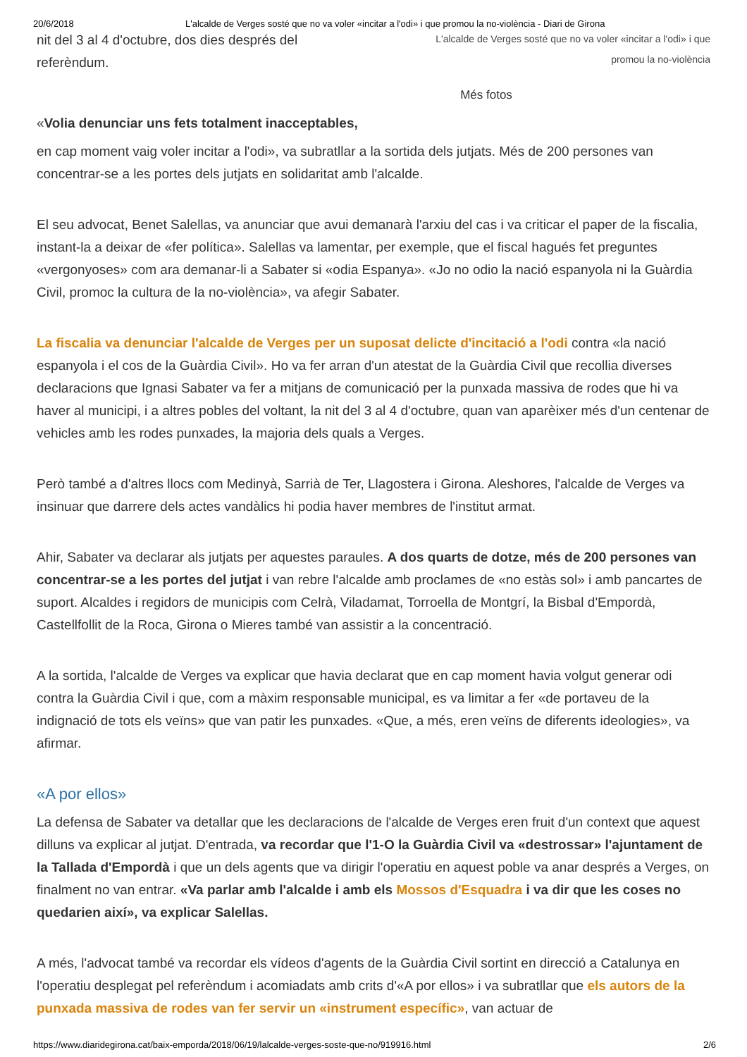20/6/2018 L'alcalde de Verges sosté que no va voler «incitar a l'odi» i que promou la no-violència - Diari de Girona
nit del 3 al 4 d'octubre, dos dies després del
referèndum.
L'alcalde de Verges sosté que no va voler «incitar a l'odi» i que
promou la no-violència
Més fotos
«Volia denunciar uns fets totalment inacceptables,
en cap moment vaig voler incitar a l'odi», va subratllar a la sortida dels jutjats. Més de 200 persones van concentrar-se a les portes dels jutjats en solidaritat amb l'alcalde.
El seu advocat, Benet Salellas, va anunciar que avui demanarà l'arxiu del cas i va criticar el paper de la fiscalia, instant-la a deixar de «fer política». Salellas va lamentar, per exemple, que el fiscal hagués fet preguntes «vergonyoses» com ara demanar-li a Sabater si «odia Espanya». «Jo no odio la nació espanyola ni la Guàrdia Civil, promoc la cultura de la no-violència», va afegir Sabater.
La fiscalia va denunciar l'alcalde de Verges per un suposat delicte d'incitació a l'odi contra «la nació espanyola i el cos de la Guàrdia Civil». Ho va fer arran d'un atestat de la Guàrdia Civil que recollia diverses declaracions que Ignasi Sabater va fer a mitjans de comunicació per la punxada massiva de rodes que hi va haver al municipi, i a altres pobles del voltant, la nit del 3 al 4 d'octubre, quan van aparèixer més d'un centenar de vehicles amb les rodes punxades, la majoria dels quals a Verges.
Però també a d'altres llocs com Medinyà, Sarrià de Ter, Llagostera i Girona. Aleshores, l'alcalde de Verges va insinuar que darrere dels actes vandàlics hi podia haver membres de l'institut armat.
Ahir, Sabater va declarar als jutjats per aquestes paraules. A dos quarts de dotze, més de 200 persones van concentrar-se a les portes del jutjat i van rebre l'alcalde amb proclames de «no estàs sol» i amb pancartes de suport. Alcaldes i regidors de municipis com Celrà, Viladamat, Torroella de Montgrí, la Bisbal d'Empordà, Castellfollit de la Roca, Girona o Mieres també van assistir a la concentració.
A la sortida, l'alcalde de Verges va explicar que havia declarat que en cap moment havia volgut generar odi contra la Guàrdia Civil i que, com a màxim responsable municipal, es va limitar a fer «de portaveu de la indignació de tots els veïns» que van patir les punxades. «Que, a més, eren veïns de diferents ideologies», va afirmar.
«A por ellos»
La defensa de Sabater va detallar que les declaracions de l'alcalde de Verges eren fruit d'un context que aquest dilluns va explicar al jutjat. D'entrada, va recordar que l'1-O la Guàrdia Civil va «destrossar» l'ajuntament de la Tallada d'Empordà i que un dels agents que va dirigir l'operatiu en aquest poble va anar després a Verges, on finalment no van entrar. «Va parlar amb l'alcalde i amb els Mossos d'Esquadra i va dir que les coses no quedarien així», va explicar Salellas.
A més, l'advocat també va recordar els vídeos d'agents de la Guàrdia Civil sortint en direcció a Catalunya en l'operatiu desplegat pel referèndum i acomiadats amb crits d'«A por ellos» i va subratllar que els autors de la punxada massiva de rodes van fer servir un «instrument específic», van actuar de
https://www.diaridegirona.cat/baix-emporda/2018/06/19/lalcalde-verges-soste-que-no/919916.html 2/6